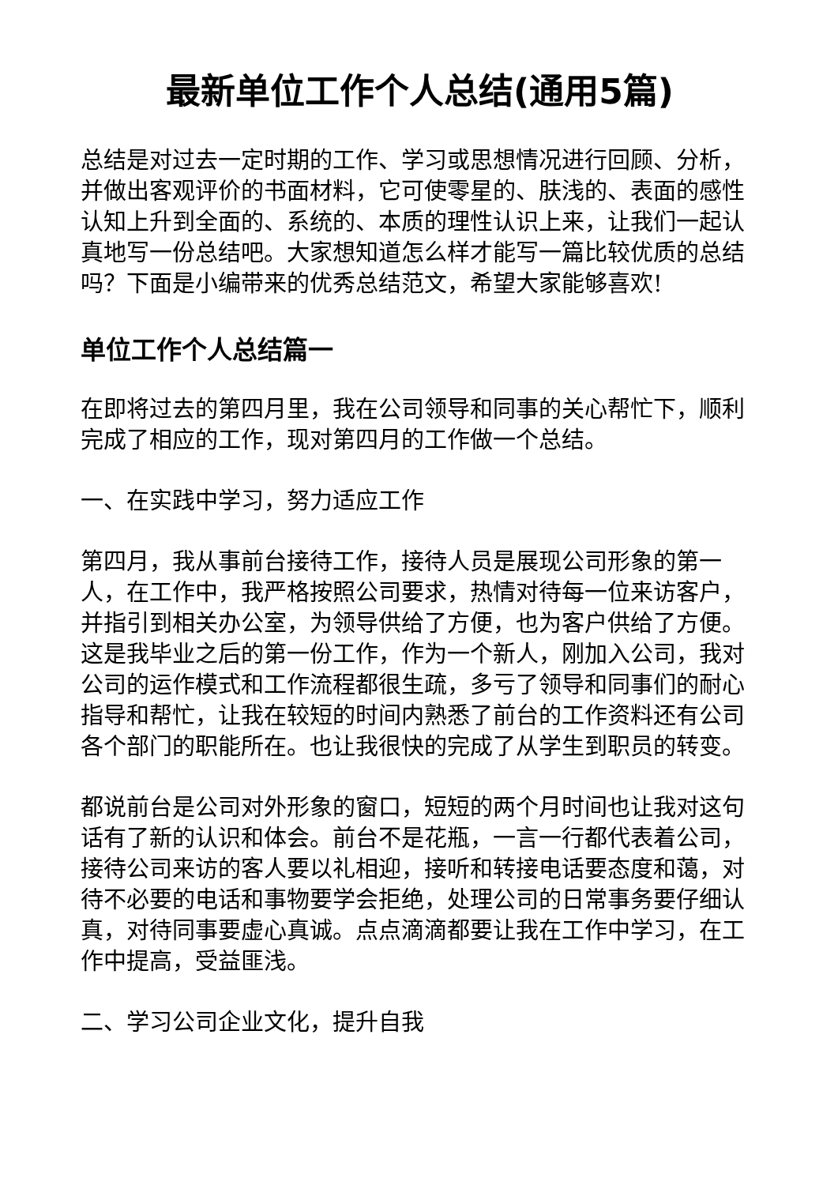最新单位工作个人总结(通用5篇)
总结是对过去一定时期的工作、学习或思想情况进行回顾、分析，并做出客观评价的书面材料，它可使零星的、肤浅的、表面的感性认知上升到全面的、系统的、本质的理性认识上来，让我们一起认真地写一份总结吧。大家想知道怎么样才能写一篇比较优质的总结吗？下面是小编带来的优秀总结范文，希望大家能够喜欢!
单位工作个人总结篇一
在即将过去的第四月里，我在公司领导和同事的关心帮忙下，顺利完成了相应的工作，现对第四月的工作做一个总结。
一、在实践中学习，努力适应工作
第四月，我从事前台接待工作，接待人员是展现公司形象的第一人，在工作中，我严格按照公司要求，热情对待每一位来访客户，并指引到相关办公室，为领导供给了方便，也为客户供给了方便。这是我毕业之后的第一份工作，作为一个新人，刚加入公司，我对公司的运作模式和工作流程都很生疏，多亏了领导和同事们的耐心指导和帮忙，让我在较短的时间内熟悉了前台的工作资料还有公司各个部门的职能所在。也让我很快的完成了从学生到职员的转变。
都说前台是公司对外形象的窗口，短短的两个月时间也让我对这句话有了新的认识和体会。前台不是花瓶，一言一行都代表着公司，接待公司来访的客人要以礼相迎，接听和转接电话要态度和蔼，对待不必要的电话和事物要学会拒绝，处理公司的日常事务要仔细认真，对待同事要虚心真诚。点点滴滴都要让我在工作中学习，在工作中提高，受益匪浅。
二、学习公司企业文化，提升自我